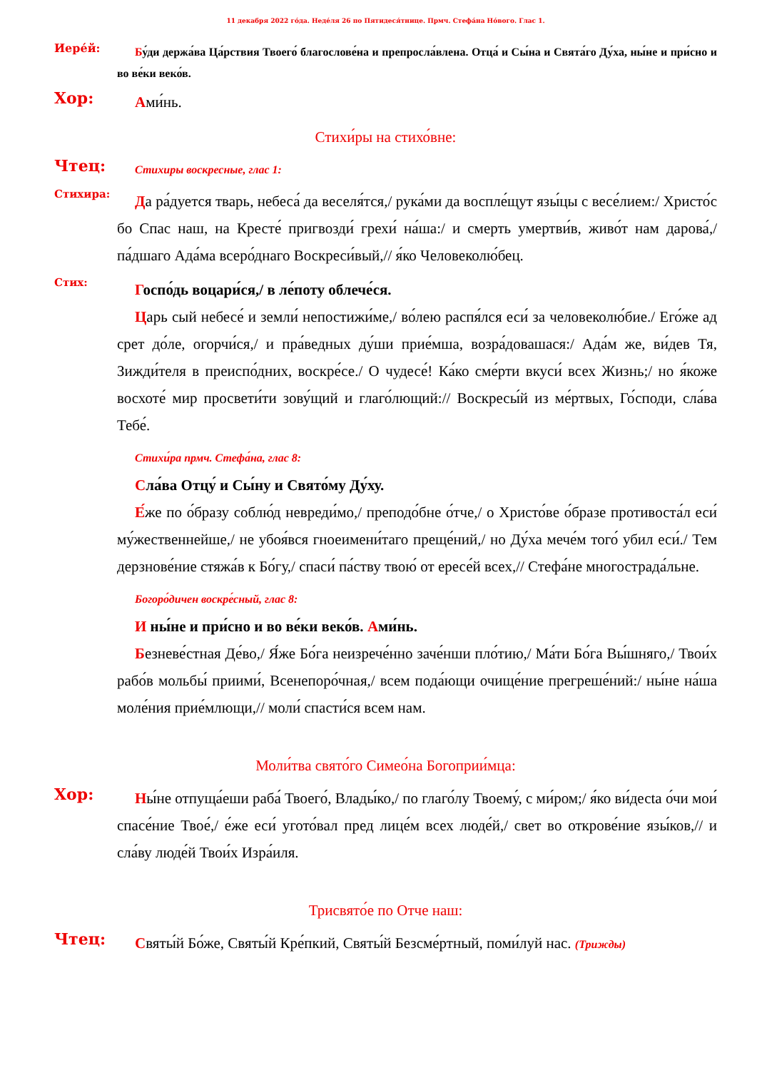11 декабря 2022 го́да. Неде́ля 26 по Пятидеся́тнице. Прмч. Стефа́на Но́вого. Глас 1.
Иере́й:
Бу́ди держа́ва Ца́рствия Твоего́ благослове́на и препросла́влена. Отца́ и Сы́на и Свя­та́го Ду́ха, ны́не и при́сно и во ве́ки веко́в.
Хор:
Ами́нь.
Стихи́ры на стихо́вне:
Чтец:
Стихиры воскресные, глас 1:
Стихира:
Да ра́дуется тварь, небеса́ да веселя́тся,/ рука́ми да воспле́щут язы́цы с ве­се́лием:/ Христо́с бо Спас наш, на Кресте́ пригвозди́ грехи́ на́ша:/ и смерть умерт­ви́в, живо́т нам дарова́,/ па́дшаго Ада́ма всеро́днаго Воскреси́вый,// я́ко Челове­колю́бец.
Стих:
Госпо́дь воцари́ся,/ в ле́поту облече́ся.
Царь сый небесе́ и земли́ непостижи́ме,/ во́лею распя́лся еси́ за челове­колю́бие./ Его́же ад срет до́ле, огорчи́ся,/ и пра́ведных ду́ши прие́мша, возра́довашася:/ Ада́м же, ви́дев Тя, Зижди́теля в преиспо́дних, воскре́се./ О чудесе́! Ка́ко сме́рти вкуси́ всех Жизнь;/ но я́коже восхоте́ мир просве­ти́ти зову́щий и глаго́лющий:// Воскресы́й из ме́ртвых, Го́споди, сла́ва Тебе́.
Стихи́ра прмч. Стефа́на, глас 8:
Сла́ва Отцу́ и Сы́ну и Свято́му Ду́ху.
Е́же по о́бразу соблю́д невреди́мо,/ преподо́бне о́тче,/ о Христо́ве о́бразе противоста́л еси́ му́жественнейше,/ не убоя́вся гноеимени́таго преще́ний,/ но Ду́ха мече́м того́ убил еси́./ Тем дерзнове́ние стяжа́в к Бо́гу,/ спаси́ па́ству твою́ от ересе́й всех,// Стефа́не многострада́льне.
Богоро́дичен воскре́сный, глас 8:
И ны́не и при́сно и во ве́ки веко́в. Ами́нь.
Безневе́стная Де́во,/ Я́же Бо́га неизрече́нно заче́нши пло́тию,/ Ма́ти Бо́га Вы́шняго,/ Твои́х рабо́в мольбы́ приими́, Всенепоро́чная,/ всем по­да́ющи очище́ние прегреше́ний:/ ны́не на́ша моле́ния прие́млющи,// мо­ли́ спасти́ся всем нам.
Моли́тва свято́го Симео́на Богоприи́мца:
Хор:
Ны́не отпуща́еши раба́ Твоего́, Влады́ко,/ по глаго́лу Твоему́, с ми́ром;/ я́ко ви́десta о́чи мои́ спасе́ние Твое́,/ е́же еси́ угото́вал пред лице́м всех люде́й,/ свет во открове́ние язы́ков,// и сла́ву люде́й Твои́х Изра́иля.
Трисвято́е по Отче наш:
Чтец:
Святы́й Бо́же, Святы́й Кре́пкий, Святы́й Безсме́ртный, поми́луй нас. (Трижды)